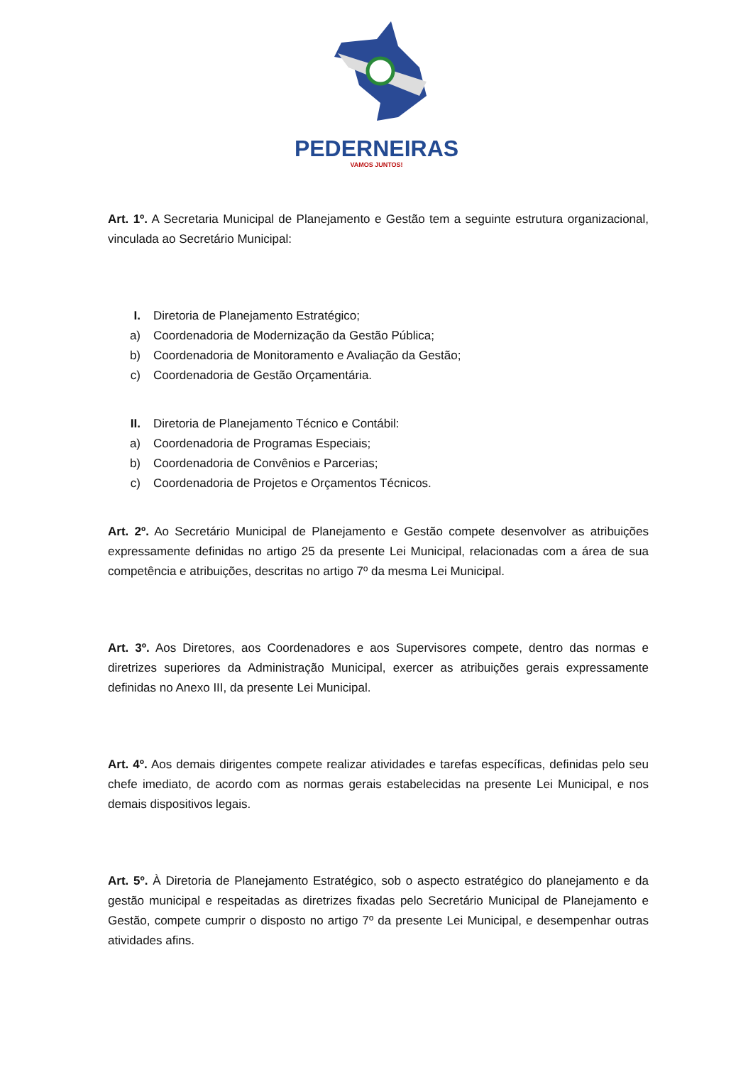PEDERNEIRAS
VAMOS JUNTOS!
Art. 1º. A Secretaria Municipal de Planejamento e Gestão tem a seguinte estrutura organizacional, vinculada ao Secretário Municipal:
I. Diretoria de Planejamento Estratégico;
a) Coordenadoria de Modernização da Gestão Pública;
b) Coordenadoria de Monitoramento e Avaliação da Gestão;
c) Coordenadoria de Gestão Orçamentária.
II. Diretoria de Planejamento Técnico e Contábil:
a) Coordenadoria de Programas Especiais;
b) Coordenadoria de Convênios e Parcerias;
c) Coordenadoria de Projetos e Orçamentos Técnicos.
Art. 2º. Ao Secretário Municipal de Planejamento e Gestão compete desenvolver as atribuições expressamente definidas no artigo 25 da presente Lei Municipal, relacionadas com a área de sua competência e atribuições, descritas no artigo 7º da mesma Lei Municipal.
Art. 3º. Aos Diretores, aos Coordenadores e aos Supervisores compete, dentro das normas e diretrizes superiores da Administração Municipal, exercer as atribuições gerais expressamente definidas no Anexo III, da presente Lei Municipal.
Art. 4º. Aos demais dirigentes compete realizar atividades e tarefas específicas, definidas pelo seu chefe imediato, de acordo com as normas gerais estabelecidas na presente Lei Municipal, e nos demais dispositivos legais.
Art. 5º. À Diretoria de Planejamento Estratégico, sob o aspecto estratégico do planejamento e da gestão municipal e respeitadas as diretrizes fixadas pelo Secretário Municipal de Planejamento e Gestão, compete cumprir o disposto no artigo 7º da presente Lei Municipal, e desempenhar outras atividades afins.